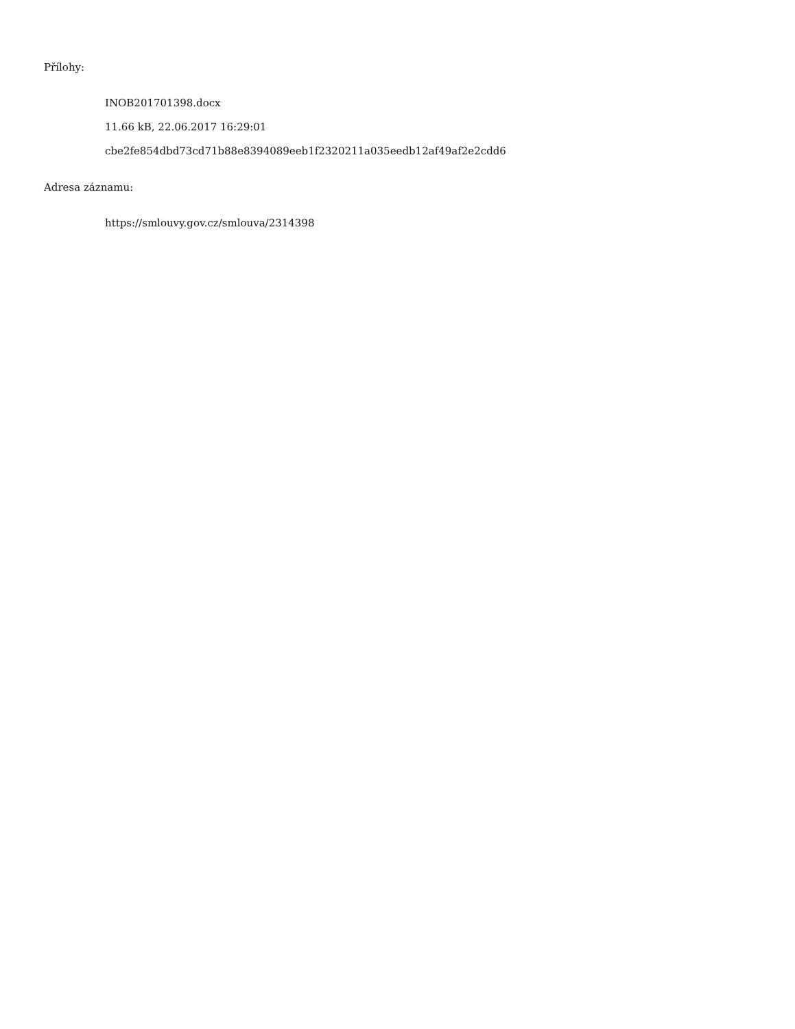Přílohy:
INOB201701398.docx
11.66 kB, 22.06.2017 16:29:01
cbe2fe854dbd73cd71b88e8394089eeb1f2320211a035eedb12af49af2e2cdd6
Adresa záznamu:
https://smlouvy.gov.cz/smlouva/2314398